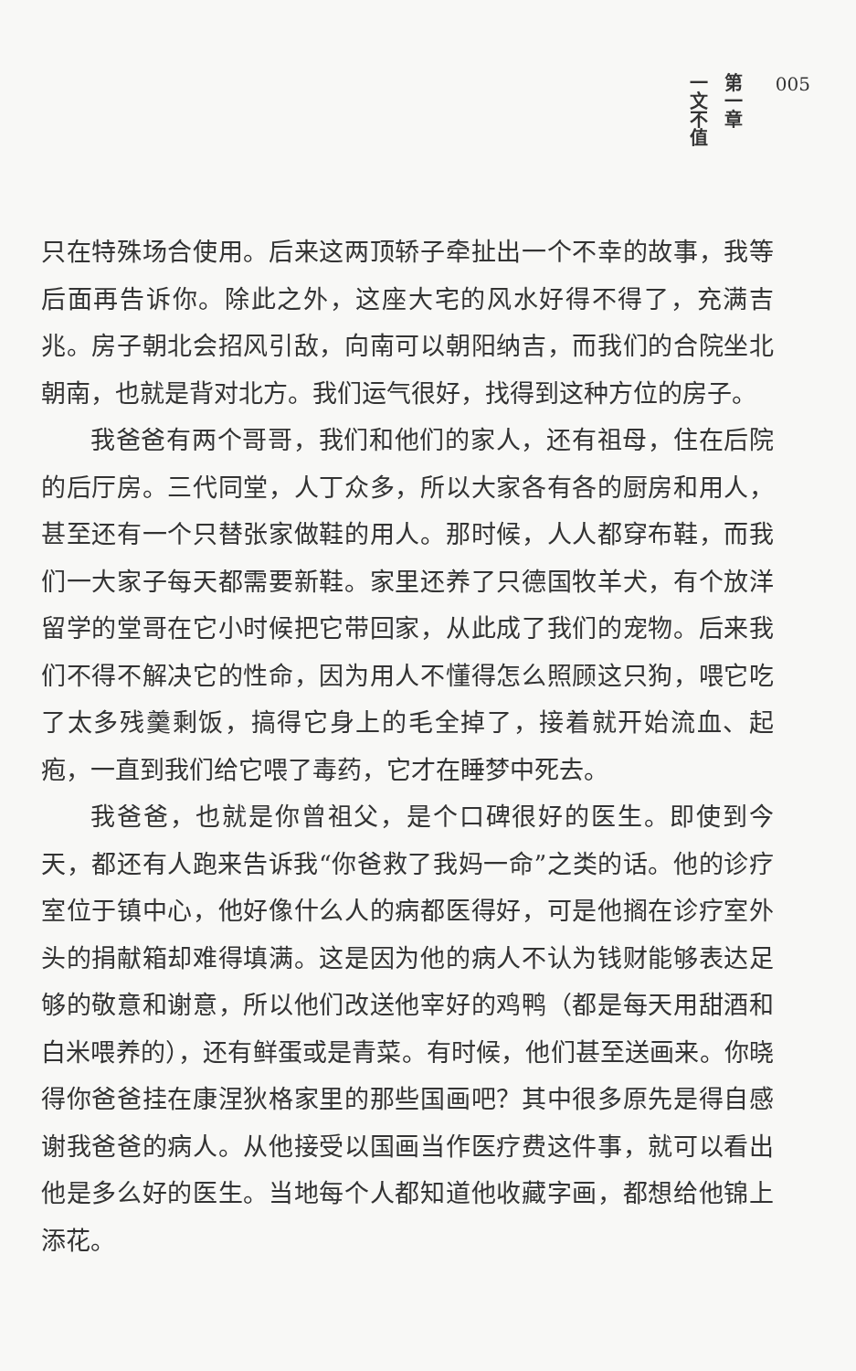一文不值
第一章
005
只在特殊场合使用。后来这两顶轿子牵扯出一个不幸的故事，我等后面再告诉你。除此之外，这座大宅的风水好得不得了，充满吉兆。房子朝北会招风引敌，向南可以朝阳纳吉，而我们的合院坐北朝南，也就是背对北方。我们运气很好，找得到这种方位的房子。
我爸爸有两个哥哥，我们和他们的家人，还有祖母，住在后院的后厅房。三代同堂，人丁众多，所以大家各有各的厨房和用人，甚至还有一个只替张家做鞋的用人。那时候，人人都穿布鞋，而我们一大家子每天都需要新鞋。家里还养了只德国牧羊犬，有个放洋留学的堂哥在它小时候把它带回家，从此成了我们的宠物。后来我们不得不解决它的性命，因为用人不懂得怎么照顾这只狗，喂它吃了太多残羹剩饭，搞得它身上的毛全掉了，接着就开始流血、起疱，一直到我们给它喂了毒药，它才在睡梦中死去。
我爸爸，也就是你曾祖父，是个口碑很好的医生。即使到今天，都还有人跑来告诉我“你爸救了我妈一命”之类的话。他的诊疗室位于镇中心，他好像什么人的病都医得好，可是他搁在诊疗室外头的捐献箱却难得填满。这是因为他的病人不认为钱财能够表达足够的敬意和谢意，所以他们改送他宰好的鸡鸭（都是每天用甜酒和白米喂养的），还有鲜蛋或是青菜。有时候，他们甚至送画来。你晓得你爸爸挂在康涅狄格家里的那些国画吧？其中很多原先是得自感谢我爸爸的病人。从他接受以国画当作医疗费这件事，就可以看出他是多么好的医生。当地每个人都知道他收藏字画，都想给他锦上添花。